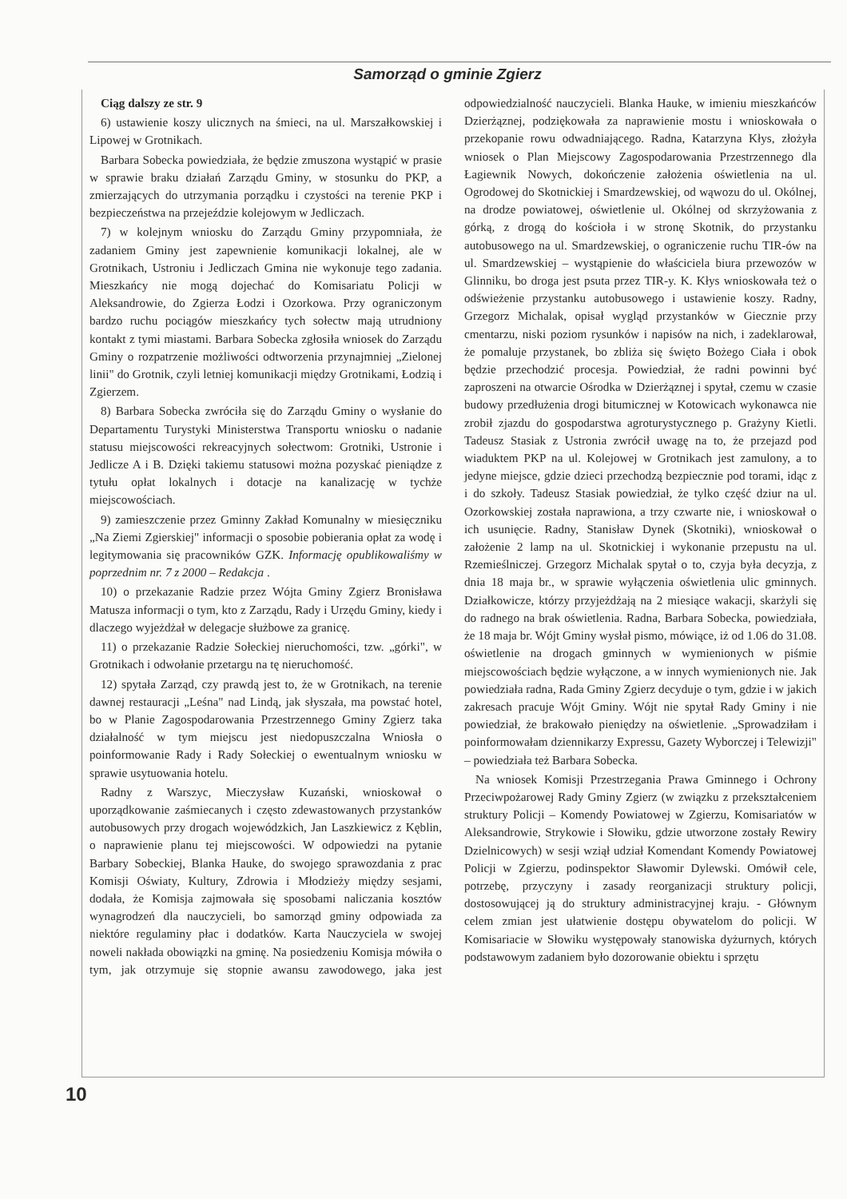Samorząd o gminie Zgierz
Ciąg dalszy ze str. 9
6) ustawienie koszy ulicznych na śmieci, na ul. Marszałkowskiej i Lipowej w Grotnikach.
Barbara Sobecka powiedziała, że będzie zmuszona wystąpić w prasie w sprawie braku działań Zarządu Gminy, w stosunku do PKP, a zmierzających do utrzymania porządku i czystości na terenie PKP i bezpieczeństwa na przejeździe kolejowym w Jedliczach.
7) w kolejnym wniosku do Zarządu Gminy przypomniała, że zadaniem Gminy jest zapewnienie komunikacji lokalnej, ale w Grotnikach, Ustroniu i Jedliczach Gmina nie wykonuje tego zadania. Mieszkańcy nie mogą dojechać do Komisariatu Policji w Aleksandrowie, do Zgierza Łodzi i Ozorkowa. Przy ograniczonym bardzo ruchu pociągów mieszkańcy tych sołectw mają utrudniony kontakt z tymi miastami. Barbara Sobecka zgłosiła wniosek do Zarządu Gminy o rozpatrzenie możliwości odtworzenia przynajmniej „Zielonej linii" do Grotnik, czyli letniej komunikacji między Grotnikami, Łodzią i Zgierzem.
8) Barbara Sobecka zwróciła się do Zarządu Gminy o wysłanie do Departamentu Turystyki Ministerstwa Transportu wniosku o nadanie statusu miejscowości rekreacyjnych sołectwom: Grotniki, Ustronie i Jedlicze A i B. Dzięki takiemu statusowi można pozyskać pieniądze z tytułu opłat lokalnych i dotacje na kanalizację w tychże miejscowościach.
9) zamieszczenie przez Gminny Zakład Komunalny w miesięczniku „Na Ziemi Zgierskiej" informacji o sposobie pobierania opłat za wodę i legitymowania się pracowników GZK. Informację opublikowaliśmy w poprzednim nr. 7 z 2000 – Redakcja .
10) o przekazanie Radzie przez Wójta Gminy Zgierz Bronisława Matusza informacji o tym, kto z Zarządu, Rady i Urzędu Gminy, kiedy i dlaczego wyjeżdżał w delegacje służbowe za granicę.
11) o przekazanie Radzie Sołeckiej nieruchomości, tzw. „górki", w Grotnikach i odwołanie przetargu na tę nieruchomość.
12) spytała Zarząd, czy prawdą jest to, że w Grotnikach, na terenie dawnej restauracji „Leśna" nad Lindą, jak słyszała, ma powstać hotel, bo w Planie Zagospodarowania Przestrzennego Gminy Zgierz taka działalność w tym miejscu jest niedopuszczalna Wniosła o poinformowanie Rady i Rady Sołeckiej o ewentualnym wniosku w sprawie usytuowania hotelu.
Radny z Warszyc, Mieczysław Kuzański, wnioskował o uporządkowanie zaśmiecanych i często zdewastowanych przystanków autobusowych przy drogach wojewódzkich, Jan Laszkiewicz z Kęblin, o naprawienie planu tej miejscowości. W odpowiedzi na pytanie Barbary Sobeckiej, Blanka Hauke, do swojego sprawozdania z prac Komisji Oświaty, Kultury, Zdrowia i Młodzieży między sesjami, dodała, że Komisja zajmowała się sposobami naliczania kosztów wynagrodzeń dla nauczycieli, bo samorząd gminy odpowiada za niektóre regulaminy płac i dodatków. Karta Nauczyciela w swojej noweli nakłada obowiązki na gminę. Na posiedzeniu Komisja mówiła o tym, jak otrzymuje się stopnie awansu zawodowego, jaka jest odpowiedzialność nauczycieli. Blanka Hauke, w imieniu mieszkańców Dzierżąznej, podziękowała za naprawienie mostu i wnioskowała o przekopanie rowu odwadniającego. Radna, Katarzyna Kłys, złożyła wniosek o Plan Miejscowy Zagospodarowania Przestrzennego dla Łagiewnik Nowych, dokończenie założenia oświetlenia na ul. Ogrodowej do Skotnickiej i Smardzewskiej, od wąwozu do ul. Okólnej, na drodze powiatowej, oświetlenie ul. Okólnej od skrzyżowania z górką, z drogą do kościoła i w stronę Skotnik, do przystanku autobusowego na ul. Smardzewskiej, o ograniczenie ruchu TIR-ów na ul. Smardzewskiej – wystąpienie do właściciela biura przewozów w Glinniku, bo droga jest psuta przez TIR-y. K. Kłys wnioskowała też o odświeżenie przystanku autobusowego i ustawienie koszy. Radny, Grzegorz Michalak, opisał wygląd przystanków w Giecznie przy cmentarzu, niski poziom rysunków i napisów na nich, i zadeklarował, że pomaluje przystanek, bo zbliża się święto Bożego Ciała i obok będzie przechodzić procesja. Powiedział, że radni powinni być zaproszeni na otwarcie Ośrodka w Dzierżąznej i spytał, czemu w czasie budowy przedłużenia drogi bitumicznej w Kotowicach wykonawca nie zrobił zjazdu do gospodarstwa agroturystycznego p. Grażyny Kietli. Tadeusz Stasiak z Ustronia zwrócił uwagę na to, że przejazd pod wiaduktem PKP na ul. Kolejowej w Grotnikach jest zamulony, a to jedyne miejsce, gdzie dzieci przechodzą bezpiecznie pod torami, idąc z i do szkoły. Tadeusz Stasiak powiedział, że tylko część dziur na ul. Ozorkowskiej została naprawiona, a trzy czwarte nie, i wnioskował o ich usunięcie. Radny, Stanisław Dynek (Skotniki), wnioskował o założenie 2 lamp na ul. Skotnickiej i wykonanie przepustu na ul. Rzemieślniczej. Grzegorz Michalak spytał o to, czyja była decyzja, z dnia 18 maja br., w sprawie wyłączenia oświetlenia ulic gminnych. Działkowicze, którzy przyjeżdżają na 2 miesiące wakacji, skarżyli się do radnego na brak oświetlenia. Radna, Barbara Sobecka, powiedziała, że 18 maja br. Wójt Gminy wysłał pismo, mówiące, iż od 1.06 do 31.08. oświetlenie na drogach gminnych w wymienionych w piśmie miejscowościach będzie wyłączone, a w innych wymienionych nie. Jak powiedziała radna, Rada Gminy Zgierz decyduje o tym, gdzie i w jakich zakresach pracuje Wójt Gminy. Wójt nie spytał Rady Gminy i nie powiedział, że brakowało pieniędzy na oświetlenie. „Sprowadziłam i poinformowałam dziennikarzy Expressu, Gazety Wyborczej i Telewizji" – powiedziała też Barbara Sobecka.
Na wniosek Komisji Przestrzegania Prawa Gminnego i Ochrony Przeciwpożarowej Rady Gminy Zgierz (w związku z przekształceniem struktury Policji – Komendy Powiatowej w Zgierzu, Komisariatów w Aleksandrowie, Strykowie i Słowiku, gdzie utworzone zostały Rewiry Dzielnicowych) w sesji wziął udział Komendant Komendy Powiatowej Policji w Zgierzu, podinspektor Sławomir Dylewski. Omówił cele, potrzebę, przyczyny i zasady reorganizacji struktury policji, dostosowującej ją do struktury administracyjnej kraju. - Głównym celem zmian jest ułatwienie dostępu obywatelom do policji. W Komisariacie w Słowiku występowały stanowiska dyżurnych, których podstawowym zadaniem było dozorowanie obiektu i sprzętu
10